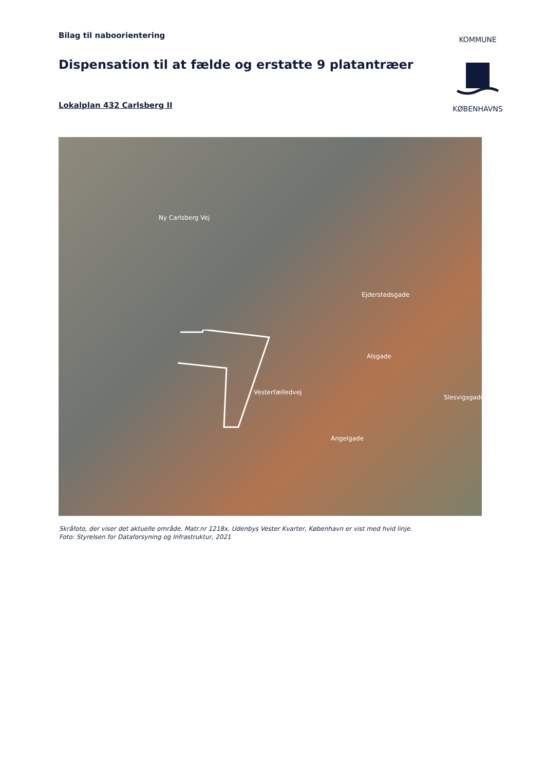Bilag til naboorientering
Dispensation til at fælde og erstatte 9 platantræer
Lokalplan 432 Carlsberg II
KOMMUNE
KØBENHAVNS
Ny Carlsberg Vej
Vesterfælledvej
Ejderstedsgade
Alsgade
Slesvigsgade
Angelgade
Skråfoto, der viser det aktuelle område. Matr.nr 1218x, Udenbys Vester Kvarter, København er vist med hvid linje.
Foto: Styrelsen for Dataforsyning og Infrastruktur, 2021